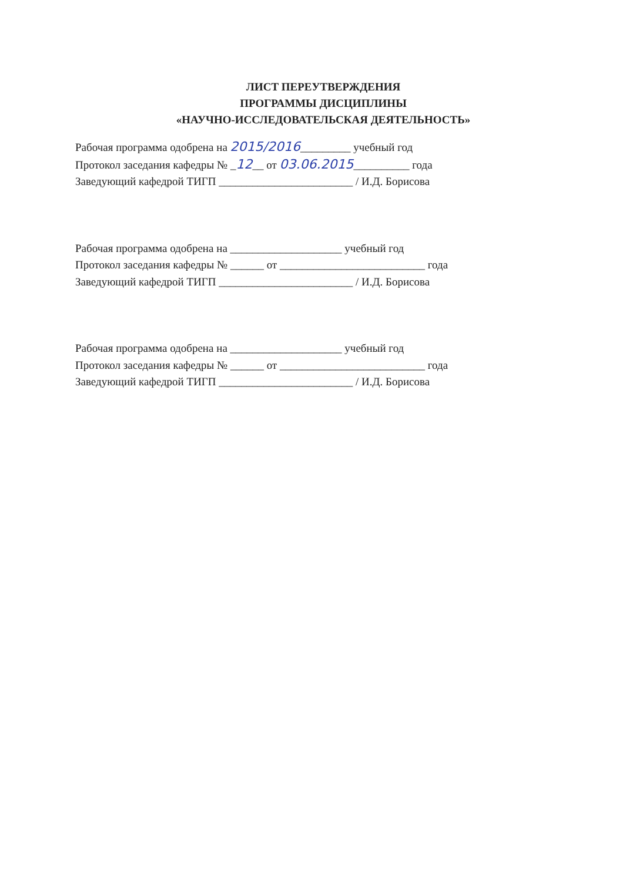ЛИСТ ПЕРЕУТВЕРЖДЕНИЯ
ПРОГРАММЫ ДИСЦИПЛИНЫ
«НАУЧНО-ИССЛЕДОВАТЕЛЬСКАЯ ДЕЯТЕЛЬНОСТЬ»
Рабочая программа одобрена на 2015/2016_________ учебный год
Протокол заседания кафедры № _12__ от 03.06.2015__________ года
Заведующий кафедрой ТИГП ________________________ / И.Д. Борисова
Рабочая программа одобрена на ____________________ учебный год
Протокол заседания кафедры № ______ от __________________________ года
Заведующий кафедрой ТИГП ________________________ / И.Д. Борисова
Рабочая программа одобрена на ____________________ учебный год
Протокол заседания кафедры № ______ от __________________________ года
Заведующий кафедрой ТИГП ________________________ / И.Д. Борисова